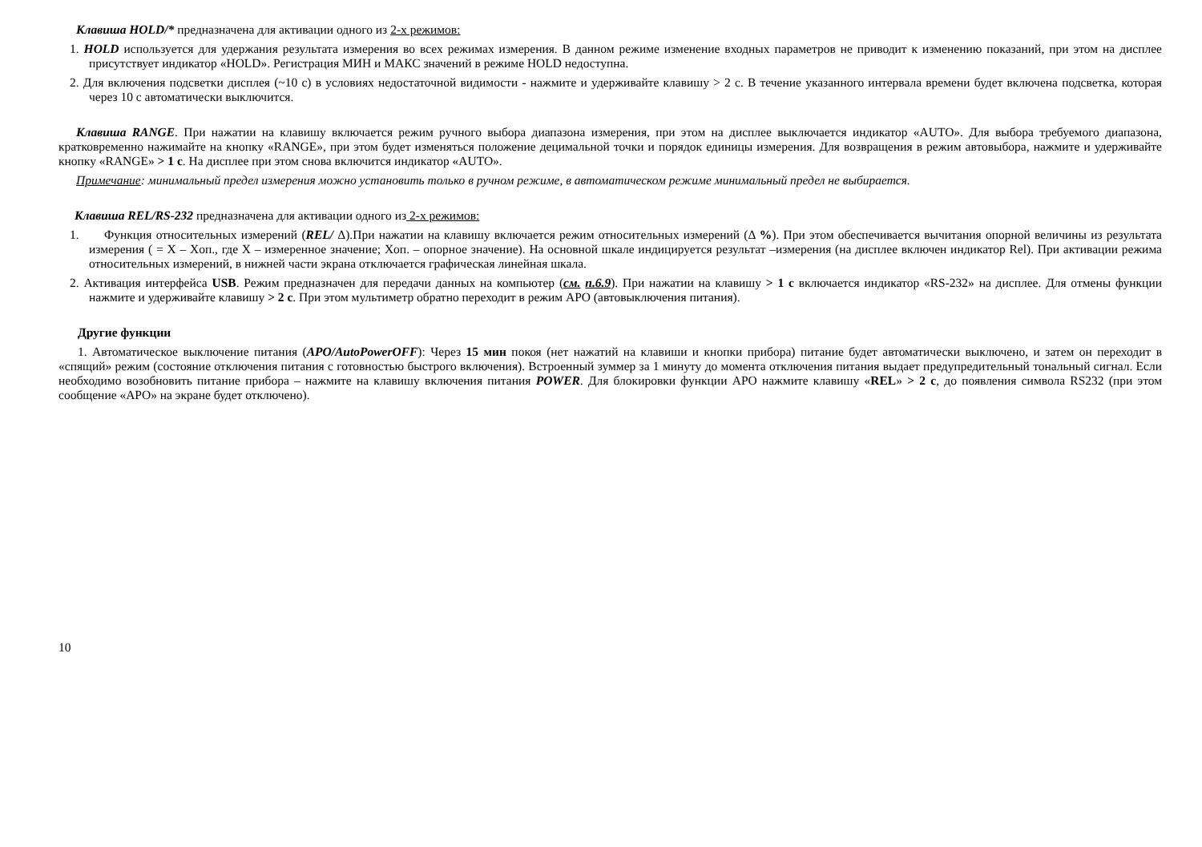Клавиша HOLD/* предназначена для активации одного из 2-х режимов:
1. HOLD используется для удержания результата измерения во всех режимах измерения. В данном режиме изменение входных параметров не приводит к изменению показаний, при этом на дисплее присутствует индикатор «HOLD». Регистрация МИН и МАКС значений в режиме HOLD недоступна.
2. Для включения подсветки дисплея (~10 с) в условиях недостаточной видимости - нажмите и удерживайте клавишу > 2 с. В течение указанного интервала времени будет включена подсветка, которая через 10 с автоматически выключится.
Клавиша RANGE. При нажатии на клавишу включается режим ручного выбора диапазона измерения, при этом на дисплее выключается индикатор «AUTO». Для выбора требуемого диапазона, кратковременно нажимайте на кнопку «RANGE», при этом будет изменяться положение децимальной точки и порядок единицы измерения. Для возвращения в режим автовыбора, нажмите и удерживайте кнопку «RANGE» > 1 с. На дисплее при этом снова включится индикатор «AUTO».
Примечание: минимальный предел измерения можно установить только в ручном режиме, в автоматическом режиме минимальный предел не выбирается.
Клавиша REL/RS-232 предназначена для активации одного из 2-х режимов:
1. Функция относительных измерений (REL/ Δ).При нажатии на клавишу включается режим относительных измерений (Δ %). При этом обеспечивается вычитания опорной величины из результата измерения ( = X – Xоп., где X – измеренное значение; Xоп. – опорное значение). На основной шкале индицируется результат –измерения (на дисплее включен индикатор Rel). При активации режима относительных измерений, в нижней части экрана отключается графическая линейная шкала.
2. Активация интерфейса USB. Режим предназначен для передачи данных на компьютер (см. п.6.9). При нажатии на клавишу > 1 с включается индикатор «RS-232» на дисплее. Для отмены функции нажмите и удерживайте клавишу > 2 с. При этом мультиметр обратно переходит в режим APO (автовыключения питания).
Другие функции
1. Автоматическое выключение питания (APO/AutoPowerOFF): Через 15 мин покоя (нет нажатий на клавиши и кнопки прибора) питание будет автоматически выключено, и затем он переходит в «спящий» режим (состояние отключения питания с готовностью быстрого включения). Встроенный зуммер за 1 минуту до момента отключения питания выдает предупредительный тональный сигнал. Если необходимо возобновить питание прибора – нажмите на клавишу включения питания POWER. Для блокировки функции APO нажмите клавишу «REL» > 2 с, до появления символа RS232 (при этом сообщение «APO» на экране будет отключено).
10